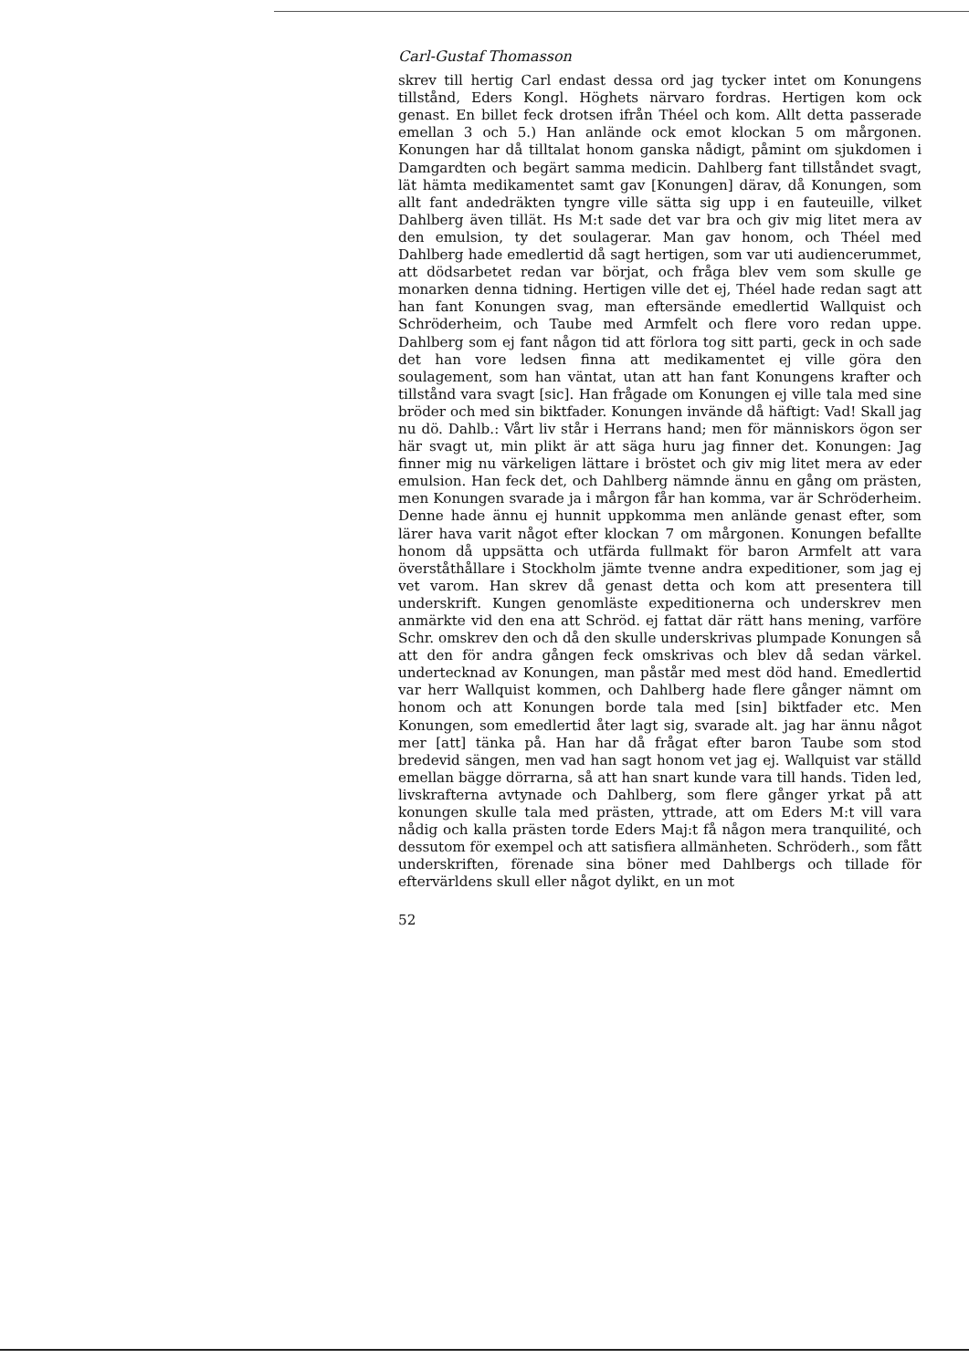Carl-Gustaf Thomasson
skrev till hertig Carl endast dessa ord jag tycker intet om Konungens tillstånd, Eders Kongl. Höghets närvaro fordras. Hertigen kom ock genast. En billet feck drotsen ifrån Théel och kom. Allt detta passerade emellan 3 och 5.) Han anlände ock emot klockan 5 om mårgonen. Konungen har då tilltalat honom ganska nådigt, påmint om sjukdomen i Damgardten och begärt samma medicin. Dahlberg fant tillståndet svagt, lät hämta medikamentet samt gav [Konungen] därav, då Konungen, som allt fant andedräkten tyngre ville sätta sig upp i en fauteuille, vilket Dahlberg även tillät. Hs M:t sade det var bra och giv mig litet mera av den emulsion, ty det soulagerar. Man gav honom, och Théel med Dahlberg hade emedlertid då sagt hertigen, som var uti audiencerummet, att dödsarbetet redan var börjat, och fråga blev vem som skulle ge monarken denna tidning. Hertigen ville det ej, Théel hade redan sagt att han fant Konungen svag, man eftersände emedlertid Wallquist och Schröderheim, och Taube med Armfelt och flere voro redan uppe. Dahlberg som ej fant någon tid att förlora tog sitt parti, geck in och sade det han vore ledsen finna att medikamentet ej ville göra den soulagement, som han väntat, utan att han fant Konungens krafter och tillstånd vara svagt [sic]. Han frågade om Konungen ej ville tala med sine bröder och med sin biktfader. Konungen invände då häftigt: Vad! Skall jag nu dö. Dahlb.: Vårt liv står i Herrans hand; men för människors ögon ser här svagt ut, min plikt är att säga huru jag finner det. Konungen: Jag finner mig nu värkeligen lättare i bröstet och giv mig litet mera av eder emulsion. Han feck det, och Dahlberg nämnde ännu en gång om prästen, men Konungen svarade ja i mårgon får han komma, var är Schröderheim. Denne hade ännu ej hunnit uppkomma men anlände genast efter, som lärer hava varit något efter klockan 7 om mårgonen. Konungen befallte honom då uppsätta och utfärda fullmakt för baron Armfelt att vara överståthållare i Stockholm jämte tvenne andra expeditioner, som jag ej vet varom. Han skrev då genast detta och kom att presentera till underskrift. Kungen genomläste expeditionerna och underskrev men anmärkte vid den ena att Schröd. ej fattat där rätt hans mening, varföre Schr. omskrev den och då den skulle underskrivas plumpade Konungen så att den för andra gången feck omskrivas och blev då sedan värkel. undertecknad av Konungen, man påstår med mest död hand. Emedlertid var herr Wallquist kommen, och Dahlberg hade flere gånger nämnt om honom och att Konungen borde tala med [sin] biktfader etc. Men Konungen, som emedlertid åter lagt sig, svarade alt. jag har ännu något mer [att] tänka på. Han har då frågat efter baron Taube som stod bredevid sängen, men vad han sagt honom vet jag ej. Wallquist var ställd emellan bägge dörrarna, så att han snart kunde vara till hands. Tiden led, livskrafterna avtynade och Dahlberg, som flere gånger yrkat på att konungen skulle tala med prästen, yttrade, att om Eders M:t vill vara nådig och kalla prästen torde Eders Maj:t få någon mera tranquilité, och dessutom för exempel och att satisfiera allmänheten. Schröderh., som fått underskriften, förenade sina böner med Dahlbergs och tillade för eftervärldens skull eller något dylikt, en un mot
52